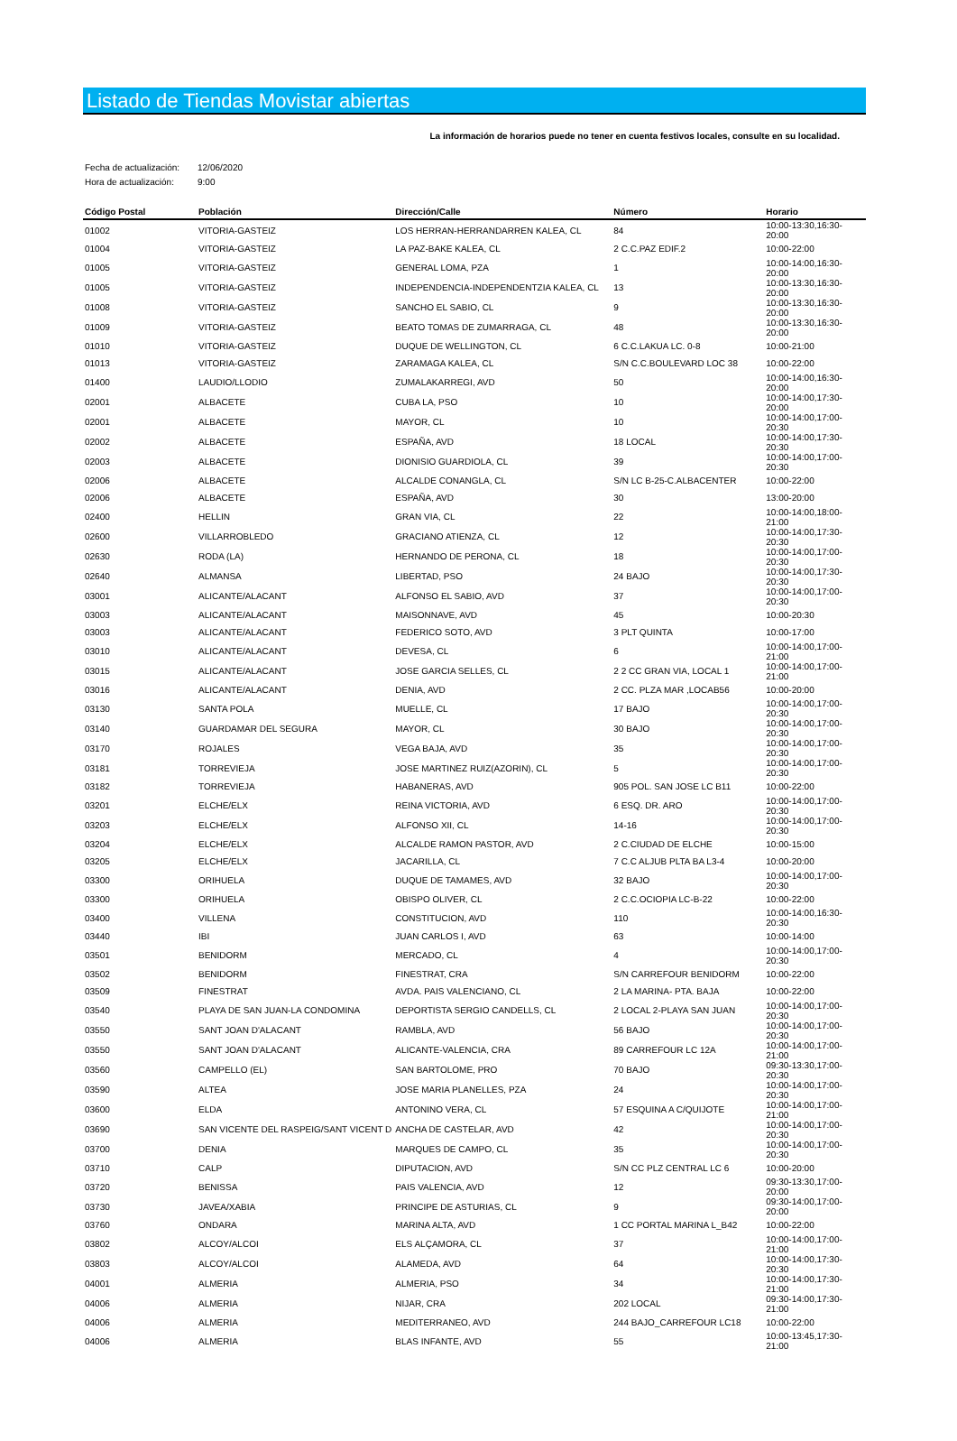Listado de Tiendas Movistar abiertas
La información de horarios puede no tener en cuenta festivos locales, consulte en su localidad.
Fecha de actualización: 12/06/2020
Hora de actualización: 9:00
| Código Postal | Población | Dirección/Calle | Número | Horario |
| --- | --- | --- | --- | --- |
| 01002 | VITORIA-GASTEIZ | LOS HERRAN-HERRANDARREN KALEA, CL | 84 | 10:00-13:30,16:30-20:00 |
| 01004 | VITORIA-GASTEIZ | LA PAZ-BAKE KALEA, CL | 2 C.C.PAZ EDIF.2 | 10:00-22:00 |
| 01005 | VITORIA-GASTEIZ | GENERAL LOMA, PZA | 1 | 10:00-14:00,16:30-20:00 |
| 01005 | VITORIA-GASTEIZ | INDEPENDENCIA-INDEPENDENTZIA KALEA, CL | 13 | 10:00-13:30,16:30-20:00 |
| 01008 | VITORIA-GASTEIZ | SANCHO EL SABIO, CL | 9 | 10:00-13:30,16:30-20:00 |
| 01009 | VITORIA-GASTEIZ | BEATO TOMAS DE ZUMARRAGA, CL | 48 | 10:00-13:30,16:30-20:00 |
| 01010 | VITORIA-GASTEIZ | DUQUE DE WELLINGTON, CL | 6 C.C.LAKUA LC. 0-8 | 10:00-21:00 |
| 01013 | VITORIA-GASTEIZ | ZARAMAGA KALEA, CL | S/N C.C.BOULEVARD LOC 38 | 10:00-22:00 |
| 01400 | LAUDIO/LLODIO | ZUMALAKARREGI, AVD | 50 | 10:00-14:00,16:30-20:00 |
| 02001 | ALBACETE | CUBA LA, PSO | 10 | 10:00-14:00,17:30-20:00 |
| 02001 | ALBACETE | MAYOR, CL | 10 | 10:00-14:00,17:00-20:30 |
| 02002 | ALBACETE | ESPAÑA, AVD | 18 LOCAL | 10:00-14:00,17:30-20:30 |
| 02003 | ALBACETE | DIONISIO GUARDIOLA, CL | 39 | 10:00-14:00,17:00-20:30 |
| 02006 | ALBACETE | ALCALDE CONANGLA, CL | S/N LC B-25-C.ALBACENTER | 10:00-22:00 |
| 02006 | ALBACETE | ESPAÑA, AVD | 30 | 13:00-20:00 |
| 02400 | HELLIN | GRAN VIA, CL | 22 | 10:00-14:00,18:00-21:00 |
| 02600 | VILLARROBLEDO | GRACIANO ATIENZA, CL | 12 | 10:00-14:00,17:30-20:30 |
| 02630 | RODA (LA) | HERNANDO DE PERONA, CL | 18 | 10:00-14:00,17:00-20:30 |
| 02640 | ALMANSA | LIBERTAD, PSO | 24 BAJO | 10:00-14:00,17:30-20:30 |
| 03001 | ALICANTE/ALACANT | ALFONSO EL SABIO, AVD | 37 | 10:00-14:00,17:00-20:30 |
| 03003 | ALICANTE/ALACANT | MAISONNAVE, AVD | 45 | 10:00-20:30 |
| 03003 | ALICANTE/ALACANT | FEDERICO SOTO, AVD | 3 PLT QUINTA | 10:00-17:00 |
| 03010 | ALICANTE/ALACANT | DEVESA, CL | 6 | 10:00-14:00,17:00-21:00 |
| 03015 | ALICANTE/ALACANT | JOSE GARCIA SELLES, CL | 2 2 CC GRAN VIA, LOCAL 1 | 10:00-14:00,17:00-21:00 |
| 03016 | ALICANTE/ALACANT | DENIA, AVD | 2 CC. PLZA MAR ,LOCAB56 | 10:00-20:00 |
| 03130 | SANTA POLA | MUELLE, CL | 17 BAJO | 10:00-14:00,17:00-20:30 |
| 03140 | GUARDAMAR DEL SEGURA | MAYOR, CL | 30 BAJO | 10:00-14:00,17:00-20:30 |
| 03170 | ROJALES | VEGA BAJA, AVD | 35 | 10:00-14:00,17:00-20:30 |
| 03181 | TORREVIEJA | JOSE MARTINEZ RUIZ(AZORIN), CL | 5 | 10:00-14:00,17:00-20:30 |
| 03182 | TORREVIEJA | HABANERAS, AVD | 905 POL. SAN JOSE LC B11 | 10:00-22:00 |
| 03201 | ELCHE/ELX | REINA VICTORIA, AVD | 6 ESQ. DR. ARO | 10:00-14:00,17:00-20:30 |
| 03203 | ELCHE/ELX | ALFONSO XII, CL | 14-16 | 10:00-14:00,17:00-20:30 |
| 03204 | ELCHE/ELX | ALCALDE RAMON PASTOR, AVD | 2 C.CIUDAD DE ELCHE | 10:00-15:00 |
| 03205 | ELCHE/ELX | JACARILLA, CL | 7 C.C ALJUB PLTA BA L3-4 | 10:00-20:00 |
| 03300 | ORIHUELA | DUQUE DE TAMAMES, AVD | 32 BAJO | 10:00-14:00,17:00-20:30 |
| 03300 | ORIHUELA | OBISPO OLIVER, CL | 2 C.C.OCIOPIA LC-B-22 | 10:00-22:00 |
| 03400 | VILLENA | CONSTITUCION, AVD | 110 | 10:00-14:00,16:30-20:30 |
| 03440 | IBI | JUAN CARLOS I, AVD | 63 | 10:00-14:00 |
| 03501 | BENIDORM | MERCADO, CL | 4 | 10:00-14:00,17:00-20:30 |
| 03502 | BENIDORM | FINESTRAT, CRA | S/N CARREFOUR BENIDORM | 10:00-22:00 |
| 03509 | FINESTRAT | AVDA. PAIS VALENCIANO, CL | 2 LA MARINA- PTA. BAJA | 10:00-22:00 |
| 03540 | PLAYA DE SAN JUAN-LA CONDOMINA | DEPORTISTA SERGIO CANDELLS, CL | 2 LOCAL 2-PLAYA SAN JUAN | 10:00-14:00,17:00-20:30 |
| 03550 | SANT JOAN D'ALACANT | RAMBLA, AVD | 56 BAJO | 10:00-14:00,17:00-20:30 |
| 03550 | SANT JOAN D'ALACANT | ALICANTE-VALENCIA, CRA | 89 CARREFOUR LC 12A | 10:00-14:00,17:00-21:00 |
| 03560 | CAMPELLO (EL) | SAN BARTOLOME, PRO | 70 BAJO | 09:30-13:30,17:00-20:30 |
| 03590 | ALTEA | JOSE MARIA PLANELLES, PZA | 24 | 10:00-14:00,17:00-20:30 |
| 03600 | ELDA | ANTONINO VERA, CL | 57 ESQUINA A C/QUIJOTE | 10:00-14:00,17:00-21:00 |
| 03690 | SAN VICENTE DEL RASPEIG/SANT VICENT D | ANCHA DE CASTELAR, AVD | 42 | 10:00-14:00,17:00-20:30 |
| 03700 | DENIA | MARQUES DE CAMPO, CL | 35 | 10:00-14:00,17:00-20:30 |
| 03710 | CALP | DIPUTACION, AVD | S/N CC PLZ CENTRAL LC 6 | 10:00-20:00 |
| 03720 | BENISSA | PAIS VALENCIA, AVD | 12 | 09:30-13:30,17:00-20:00 |
| 03730 | JAVEA/XABIA | PRINCIPE DE ASTURIAS, CL | 9 | 09:30-14:00,17:00-20:00 |
| 03760 | ONDARA | MARINA ALTA, AVD | 1 CC PORTAL MARINA L_B42 | 10:00-22:00 |
| 03802 | ALCOY/ALCOI | ELS ALÇAMORA, CL | 37 | 10:00-14:00,17:00-21:00 |
| 03803 | ALCOY/ALCOI | ALAMEDA, AVD | 64 | 10:00-14:00,17:30-20:30 |
| 04001 | ALMERIA | ALMERIA, PSO | 34 | 10:00-14:00,17:30-21:00 |
| 04006 | ALMERIA | NIJAR, CRA | 202 LOCAL | 09:30-14:00,17:30-21:00 |
| 04006 | ALMERIA | MEDITERRANEO, AVD | 244 BAJO_CARREFOUR LC18 | 10:00-22:00 |
| 04006 | ALMERIA | BLAS INFANTE, AVD | 55 | 10:00-13:45,17:30-21:00 |